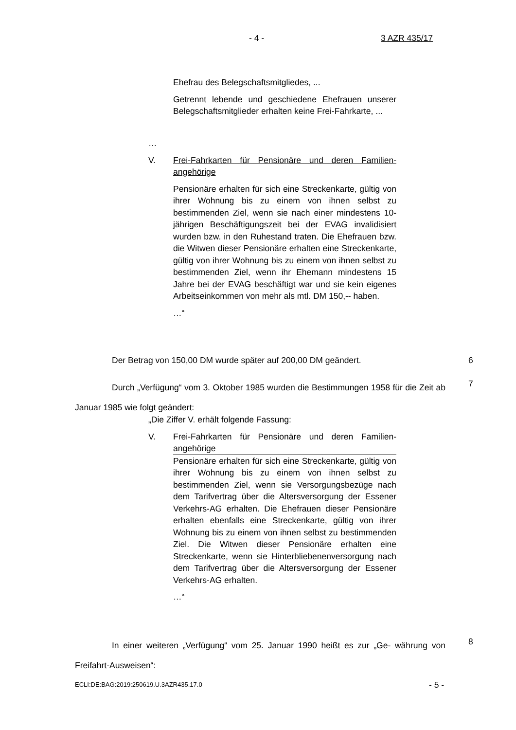- 4 - 3 AZR 435/17
Ehefrau des Belegschaftsmitgliedes, ...
Getrennt lebende und geschiedene Ehefrauen unserer Belegschaftsmitglieder erhalten keine Frei-Fahrkarte, ...
…
V. Frei-Fahrkarten für Pensionäre und deren Familien-angehörige
Pensionäre erhalten für sich eine Streckenkarte, gültig von ihrer Wohnung bis zu einem von ihnen selbst zu bestimmenden Ziel, wenn sie nach einer mindestens 10-jährigen Beschäftigungszeit bei der EVAG invalidisiert wurden bzw. in den Ruhestand traten. Die Ehefrauen bzw. die Witwen dieser Pensionäre erhalten eine Streckenkarte, gültig von ihrer Wohnung bis zu einem von ihnen selbst zu bestimmenden Ziel, wenn ihr Ehemann mindestens 15 Jahre bei der EVAG beschäftigt war und sie kein eigenes Arbeitseinkommen von mehr als mtl. DM 150,-- haben.
…“
Der Betrag von 150,00 DM wurde später auf 200,00 DM geändert. 6
Durch „Verfügung“ vom 3. Oktober 1985 wurden die Bestimmungen 1958 für die Zeit ab Januar 1985 wie folgt geändert:
7
„Die Ziffer V. erhält folgende Fassung:
V. Frei-Fahrkarten für Pensionäre und deren Familien-angehörige
Pensionäre erhalten für sich eine Streckenkarte, gültig von ihrer Wohnung bis zu einem von ihnen selbst zu bestimmenden Ziel, wenn sie Versorgungsbezüge nach dem Tarifvertrag über die Altersversorgung der Essener Verkehrs-AG erhalten. Die Ehefrauen dieser Pensionäre erhalten ebenfalls eine Streckenkarte, gültig von ihrer Wohnung bis zu einem von ihnen selbst zu bestimmenden Ziel. Die Witwen dieser Pensionäre erhalten eine Streckenkarte, wenn sie Hinterbliebenenversorgung nach dem Tarifvertrag über die Altersversorgung der Essener Verkehrs-AG erhalten.
…“
In einer weiteren „Verfügung“ vom 25. Januar 1990 heißt es zur „Ge- währung von Freifahrt-Ausweisen“:
8
ECLI:DE:BAG:2019:250619.U.3AZR435.17.0
- 5 -